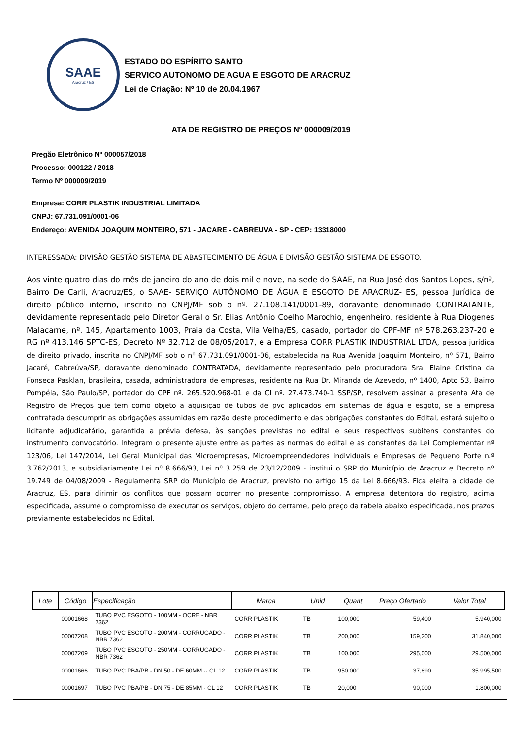SAAE
Aracruz / ES
ESTADO DO ESPÍRITO SANTO
SERVICO AUTONOMO DE AGUA E ESGOTO DE ARACRUZ
Lei de Criação: Nº 10 de 20.04.1967
ATA DE REGISTRO DE PREÇOS Nº 000009/2019
Pregão Eletrônico Nº 000057/2018
Processo: 000122 / 2018
Termo Nº 000009/2019
Empresa: CORR PLASTIK INDUSTRIAL LIMITADA
CNPJ: 67.731.091/0001-06
Endereço: AVENIDA JOAQUIM MONTEIRO, 571 - JACARE - CABREUVA - SP - CEP: 13318000
INTERESSADA: DIVISÃO GESTÃO SISTEMA DE ABASTECIMENTO DE ÁGUA E DIVISÃO GESTÃO SISTEMA DE ESGOTO.
Aos vinte quatro dias do mês de janeiro do ano de dois mil e nove, na sede do SAAE, na Rua José dos Santos Lopes, s/nº, Bairro De Carli, Aracruz/ES, o SAAE- SERVIÇO AUTÔNOMO DE ÁGUA E ESGOTO DE ARACRUZ- ES, pessoa Jurídica de direito público interno, inscrito no CNPJ/MF sob o nº. 27.108.141/0001-89, doravante denominado CONTRATANTE, devidamente representado pelo Diretor Geral o Sr. Elias Antônio Coelho Marochio, engenheiro, residente à Rua Diogenes Malacarne, nº. 145, Apartamento 1003, Praia da Costa, Vila Velha/ES, casado, portador do CPF-MF nº 578.263.237-20 e RG nº 413.146 SPTC-ES, Decreto Nº 32.712 de 08/05/2017, e a Empresa CORR PLASTIK INDUSTRIAL LTDA, pessoa jurídica de direito privado, inscrita no CNPJ/MF sob o nº 67.731.091/0001-06, estabelecida na Rua Avenida Joaquim Monteiro, nº 571, Bairro Jacaré, Cabreúva/SP, doravante denominado CONTRATADA, devidamente representado pelo procuradora Sra. Elaine Cristina da Fonseca Pasklan, brasileira, casada, administradora de empresas, residente na Rua Dr. Miranda de Azevedo, nº 1400, Apto 53, Bairro Pompéia, São Paulo/SP, portador do CPF nº. 265.520.968-01 e da CI nº. 27.473.740-1 SSP/SP, resolvem assinar a presenta Ata de Registro de Preços que tem como objeto a aquisição de tubos de pvc aplicados em sistemas de água e esgoto, se a empresa contratada descumprir as obrigações assumidas em razão deste procedimento e das obrigações constantes do Edital, estará sujeito o licitante adjudicatário, garantida a prévia defesa, às sanções previstas no edital e seus respectivos subitens constantes do instrumento convocatório. Integram o presente ajuste entre as partes as normas do edital e as constantes da Lei Complementar nº 123/06, Lei 147/2014, Lei Geral Municipal das Microempresas, Microempreendedores individuais e Empresas de Pequeno Porte n.º 3.762/2013, e subsidiariamente Lei nº 8.666/93, Lei nº 3.259 de 23/12/2009 - institui o SRP do Município de Aracruz e Decreto nº 19.749 de 04/08/2009 - Regulamenta SRP do Município de Aracruz, previsto no artigo 15 da Lei 8.666/93. Fica eleita a cidade de Aracruz, ES, para dirimir os conflitos que possam ocorrer no presente compromisso. A empresa detentora do registro, acima especificada, assume o compromisso de executar os serviços, objeto do certame, pelo preço da tabela abaixo especificada, nos prazos previamente estabelecidos no Edital.
| Lote | Código | Especificação | Marca | Unid | Quant | Preço Ofertado | Valor Total |
| --- | --- | --- | --- | --- | --- | --- | --- |
| | 00001668 | TUBO PVC ESGOTO - 100MM - OCRE - NBR 7362 | CORR PLASTIK | TB | 100,000 | 59,400 | 5.940,000 |
| | 00007208 | TUBO PVC ESGOTO - 200MM - CORRUGADO - NBR 7362 | CORR PLASTIK | TB | 200,000 | 159,200 | 31.840,000 |
| | 00007209 | TUBO PVC ESGOTO - 250MM - CORRUGADO - NBR 7362 | CORR PLASTIK | TB | 100,000 | 295,000 | 29.500,000 |
| | 00001666 | TUBO PVC PBA/PB - DN 50 - DE 60MM -- CL 12 | CORR PLASTIK | TB | 950,000 | 37,890 | 35.995,500 |
| | 00001697 | TUBO PVC PBA/PB - DN 75 - DE 85MM - CL 12 | CORR PLASTIK | TB | 20,000 | 90,000 | 1.800,000 |